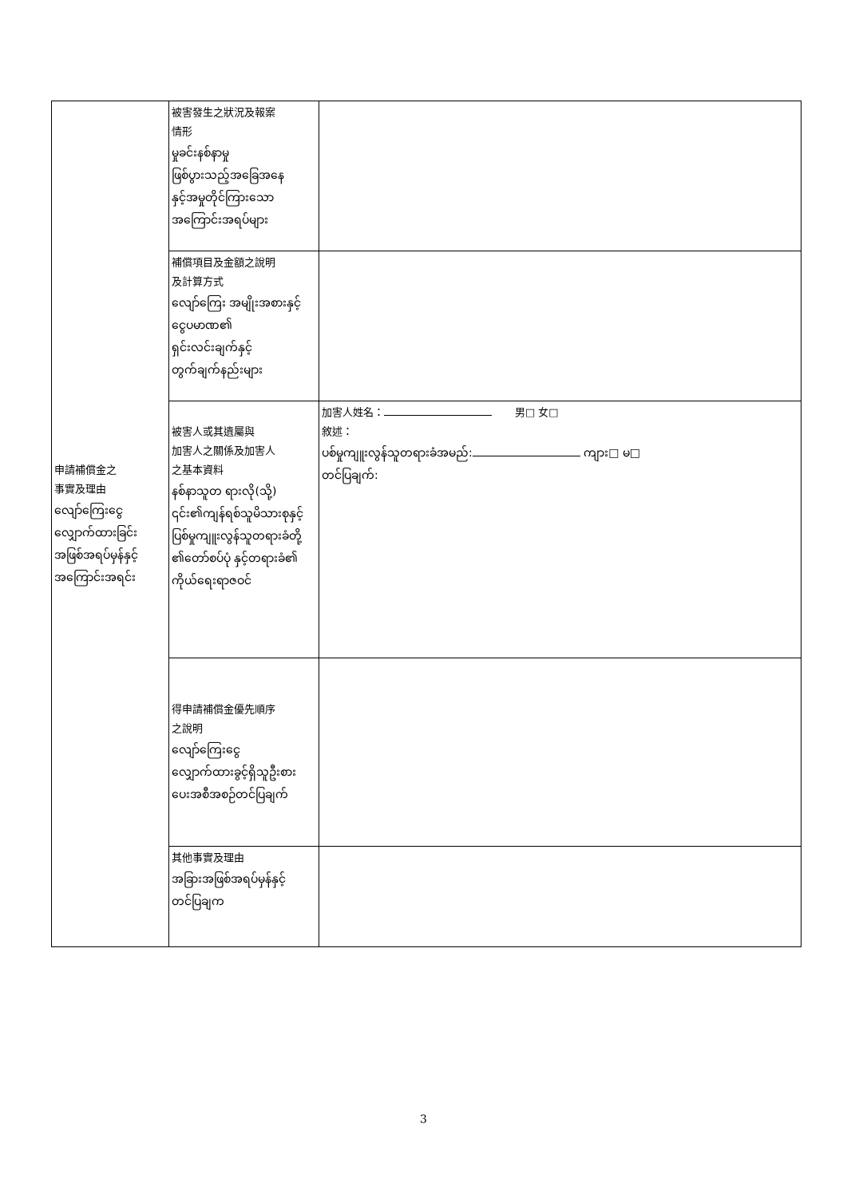| 申請補償金之 事實及理由 လျော်ကြေးငွေ လျှောက်ထားခြင်း အဖြစ်အရပ်မှန်နှင့် အကြောင်းအရင်း | 被害發生之狀況及報案 情形 မှုခင်းနစ်နာမှု ဖြစ်ပွားသည့်အခြေအနေ နှင့်အမှုတိုင်ကြားသော အကြောင်းအရပ်များ | |
| | 補償項目及金額之說明 及計算方式 လျော်ကြေး အမျိုးအစားနှင့် ငွေပမာဏ၏ ရှင်းလင်းချက်နှင့် တွက်ချက်နည်းများ | |
| | 被害人或其遺屬與 加害人之關係及加害人 之基本資料 နစ်နာသူတ ရားလို(သို့) ၎င်း၏ကျန်ရစ်သူမိသားစုနှင့် ပြစ်မှုကျူးလွန်သူတရားခံတို့ ၏တော်စပ်ပုံ နှင့်တရားခံ၏ ကိုယ်ရေးရာဇဝင် | 加害人姓名： 男□ 女□ 敘述： ပစ်မှုကျူးလွန်သူတရားခံအမည်: ကျား□ မ□ တင်ပြချက်: |
| | 得申請補償金優先順序 之說明 လျော်ကြေးငွေ လျှောက်ထားခွင့်ရှိသူဦးစား ပေးအစီအစဉ်တင်ပြချက် | |
| | 其他事實及理由 အခြားအဖြစ်အရပ်မှန်နှင့် တင်ပြချက | |
3